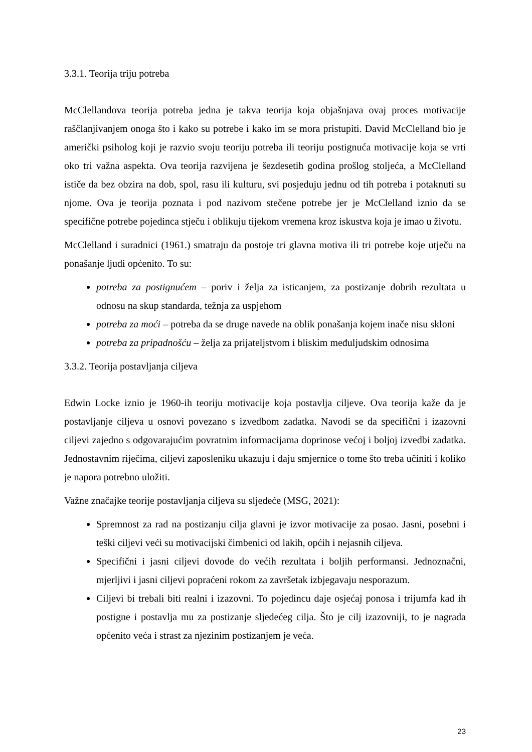3.3.1. Teorija triju potreba
McClellandova teorija potreba jedna je takva teorija koja objašnjava ovaj proces motivacije raščlanjivanjem onoga što i kako su potrebe i kako im se mora pristupiti. David McClelland bio je američki psiholog koji je razvio svoju teoriju potreba ili teoriju postignuća motivacije koja se vrti oko tri važna aspekta. Ova teorija razvijena je šezdesetih godina prošlog stoljeća, a McClelland ističe da bez obzira na dob, spol, rasu ili kulturu, svi posjeduju jednu od tih potreba i potaknuti su njome. Ova je teorija poznata i pod nazivom stečene potrebe jer je McClelland iznio da se specifične potrebe pojedinca stječu i oblikuju tijekom vremena kroz iskustva koja je imao u životu.
McClelland i suradnici (1961.) smatraju da postoje tri glavna motiva ili tri potrebe koje utječu na ponašanje ljudi općenito. To su:
potreba za postignućem – poriv i želja za isticanjem, za postizanje dobrih rezultata u odnosu na skup standarda, težnja za uspjehom
potreba za moći – potreba da se druge navede na oblik ponašanja kojem inače nisu skloni
potreba za pripadnošću – želja za prijateljstvom i bliskim međuljudskim odnosima
3.3.2. Teorija postavljanja ciljeva
Edwin Locke iznio je 1960-ih teoriju motivacije koja postavlja ciljeve. Ova teorija kaže da je postavljanje ciljeva u osnovi povezano s izvedbom zadatka. Navodi se da specifični i izazovni ciljevi zajedno s odgovarajućim povratnim informacijama doprinose većoj i boljoj izvedbi zadatka. Jednostavnim riječima, ciljevi zaposleniku ukazuju i daju smjernice o tome što treba učiniti i koliko je napora potrebno uložiti.
Važne značajke teorije postavljanja ciljeva su sljedeće (MSG, 2021):
Spremnost za rad na postizanju cilja glavni je izvor motivacije za posao. Jasni, posebni i teški ciljevi veći su motivacijski čimbenici od lakih, općih i nejasnih ciljeva.
Specifični i jasni ciljevi dovode do većih rezultata i boljih performansi. Jednoznačni, mjerljivi i jasni ciljevi popraćeni rokom za završetak izbjegavaju nesporazum.
Ciljevi bi trebali biti realni i izazovni. To pojedincu daje osjećaj ponosa i trijumfa kad ih postigne i postavlja mu za postizanje sljedećeg cilja. Što je cilj izazovniji, to je nagrada općenito veća i strast za njezinim postizanjem je veća.
23